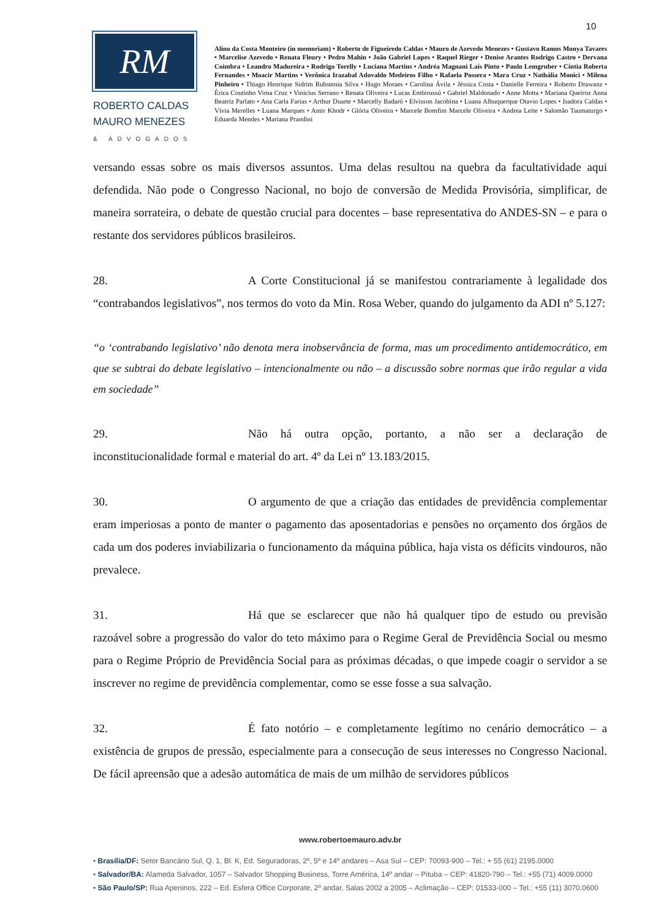10
RM
ROBERTO CALDAS
MAURO MENEZES
& ADVOGADOS
Alino da Costa Monteiro (in memoriam) • Roberto de Figueiredo Caldas • Mauro de Azevedo Menezes • Gustavo Ramos Monya Tavares • Marcelise Azevedo • Renata Fleury • Pedro Mahin • João Gabriel Lopes • Raquel Rieger • Denise Arantes Rodrigo Castro • Dervana Coimbra • Leandro Madureira • Rodrigo Torelly • Luciana Martins • Andréa Magnani Laís Pinto • Paulo Lemgruber • Cíntia Roberta Fernandes • Moacir Martins • Verônica Irazabal Adovaldo Medeiros Filho • Rafaela Possera • Mara Cruz • Nathália Monici • Milena Pinheiro • Thiago Henrique Sidrim Rubstenia Silva • Hugo Moraes • Carolina Ávila • Jéssica Costa • Danielle Ferreira • Roberto Drawanz • Érica Coutinho Virna Cruz • Vinicius Serrano • Renata Oliveira • Lucas Embirussú • Gabriel Maldonado • Anne Motta • Mariana Queiroz Anna Beatriz Parlato • Ana Carla Farias • Arthur Duarte • Marcelly Badaró • Elvisson Jacobina • Luana Albuquerque Otavio Lopes • Isadora Caldas • Vívia Merelles • Luana Marques • Amir Khodr • Glória Oliveira • Marcele Bomfim Marcele Oliveira • Andrea Leite • Salomão Taumaturgo • Eduarda Mendes • Mariana Prandini
versando essas sobre os mais diversos assuntos. Uma delas resultou na quebra da facultatividade aqui defendida. Não pode o Congresso Nacional, no bojo de conversão de Medida Provisória, simplificar, de maneira sorrateira, o debate de questão crucial para docentes – base representativa do ANDES-SN – e para o restante dos servidores públicos brasileiros.
28. A Corte Constitucional já se manifestou contrariamente à legalidade dos “contrabandos legislativos”, nos termos do voto da Min. Rosa Weber, quando do julgamento da ADI nº 5.127:
“o ‘contrabando legislativo’ não denota mera inobservância de forma, mas um procedimento antidemocrático, em que se subtrai do debate legislativo – intencionalmente ou não – a discussão sobre normas que irão regular a vida em sociedade”
29. Não há outra opção, portanto, a não ser a declaração de inconstitucionalidade formal e material do art. 4º da Lei nº 13.183/2015.
30. O argumento de que a criação das entidades de previdência complementar eram imperiosas a ponto de manter o pagamento das aposentadorias e pensões no orçamento dos órgãos de cada um dos poderes inviabilizaria o funcionamento da máquina pública, haja vista os déficits vindouros, não prevalece.
31. Há que se esclarecer que não há qualquer tipo de estudo ou previsão razoável sobre a progressão do valor do teto máximo para o Regime Geral de Previdência Social ou mesmo para o Regime Próprio de Previdência Social para as próximas décadas, o que impede coagir o servidor a se inscrever no regime de previdência complementar, como se esse fosse a sua salvação.
32. É fato notório – e completamente legítimo no cenário democrático – a existência de grupos de pressão, especialmente para a consecução de seus interesses no Congresso Nacional. De fácil apreensão que a adesão automática de mais de um milhão de servidores públicos
www.robertoemauro.adv.br
• Brasília/DF: Setor Bancário Sul, Q. 1, Bl. K, Ed. Seguradoras, 2º, 5º e 14º andares – Asa Sul – CEP: 70093-900 – Tel.: + 55 (61) 2195.0000
• Salvador/BA: Alameda Salvador, 1057 – Salvador Shopping Business, Torre América, 14º andar – Pituba – CEP: 41820-790 – Tel.: +55 (71) 4009.0000
• São Paulo/SP: Rua Apeninos, 222 – Ed. Esfera Office Corporate, 2º andar, Salas 2002 a 2005 – Aclimação – CEP: 01533-000 – Tel.: +55 (11) 3070.0600